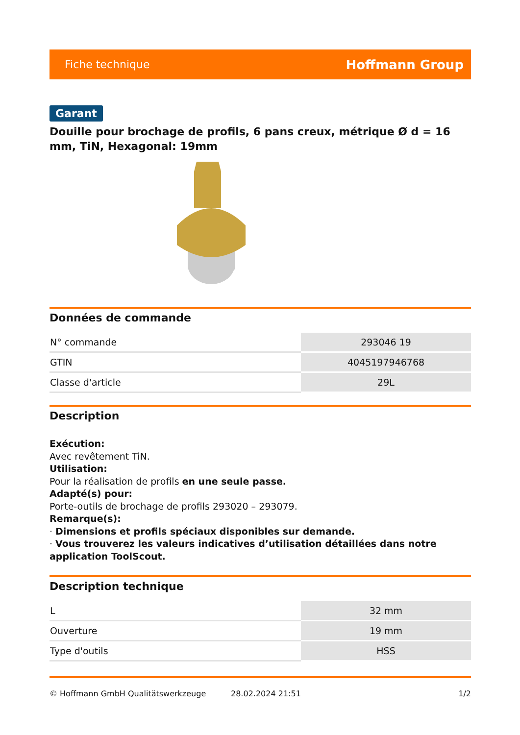Fiche technique Hoffmann Group
Garant
Douille pour brochage de profils, 6 pans creux, métrique Ø d = 16 mm, TiN, Hexagonal: 19mm
Données de commande
| N° commande | 293046 19 |
| GTIN | 4045197946768 |
| Classe d'article | 29L |
Description
Exécution:
Avec revêtement TiN.
Utilisation:
Pour la réalisation de profils en une seule passe.
Adapté(s) pour:
Porte-outils de brochage de profils 293020 – 293079.
Remarque(s):
· Dimensions et profils spéciaux disponibles sur demande.
· Vous trouverez les valeurs indicatives d’utilisation détaillées dans notre application ToolScout.
Description technique
| L | 32 mm |
| Ouverture | 19 mm |
| Type d'outils | HSS |
© Hoffmann GmbH Qualitätswerkzeuge 28.02.2024 21:51 1/2